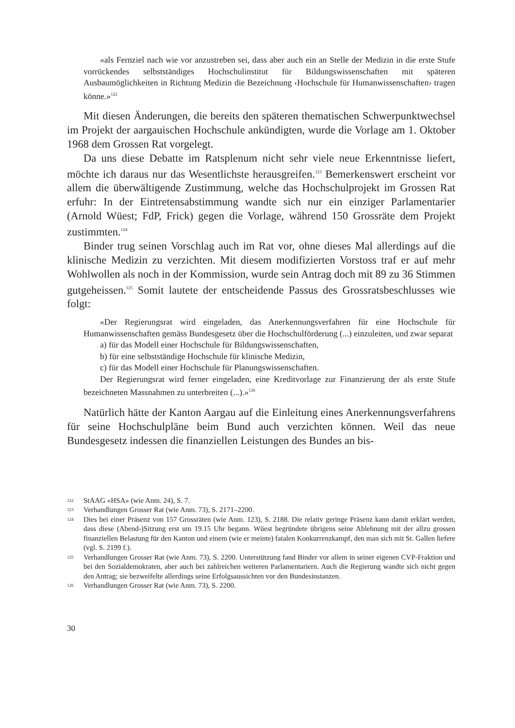«als Fernziel nach wie vor anzustreben sei, dass aber auch ein an Stelle der Medizin in die erste Stufe vorrückendes selbstständiges Hochschulinstitut für Bildungswissenschaften mit späteren Ausbaumöglichkeiten in Richtung Medizin die Bezeichnung ‹Hochschule für Humanwissenschaften› tragen könne.»<sup>122</sup>
Mit diesen Änderungen, die bereits den späteren thematischen Schwerpunktwechsel im Projekt der aargauischen Hochschule ankündigten, wurde die Vorlage am 1. Oktober 1968 dem Grossen Rat vorgelegt.
Da uns diese Debatte im Ratsplenum nicht sehr viele neue Erkenntnisse liefert, möchte ich daraus nur das Wesentlichste herausgreifen.<sup>123</sup> Bemerkenswert erscheint vor allem die überwältigende Zustimmung, welche das Hochschulprojekt im Grossen Rat erfuhr: In der Eintretensabstimmung wandte sich nur ein einziger Parlamentarier (Arnold Wüest; FdP, Frick) gegen die Vorlage, während 150 Grossräte dem Projekt zustimmten.<sup>124</sup>
Binder trug seinen Vorschlag auch im Rat vor, ohne dieses Mal allerdings auf die klinische Medizin zu verzichten. Mit diesem modifizierten Vorstoss traf er auf mehr Wohlwollen als noch in der Kommission, wurde sein Antrag doch mit 89 zu 36 Stimmen gutgeheissen.<sup>125</sup> Somit lautete der entscheidende Passus des Grossratsbeschlusses wie folgt:
«Der Regierungsrat wird eingeladen, das Anerkennungsverfahren für eine Hochschule für Humanwissenschaften gemäss Bundesgesetz über die Hochschulförderung (...) einzuleiten, und zwar separat
a) für das Modell einer Hochschule für Bildungswissenschaften,
b) für eine selbstständige Hochschule für klinische Medizin,
c) für das Modell einer Hochschule für Planungswissenschaften.
Der Regierungsrat wird ferner eingeladen, eine Kreditvorlage zur Finanzierung der als erste Stufe bezeichneten Massnahmen zu unterbreiten (...).»<sup>126</sup>
Natürlich hätte der Kanton Aargau auf die Einleitung eines Anerkennungsverfahrens für seine Hochschulpläne beim Bund auch verzichten können. Weil das neue Bundesgesetz indessen die finanziellen Leistungen des Bundes an bis-
122 StAAG «HSA» (wie Anm. 24), S. 7.
123 Verhandlungen Grosser Rat (wie Anm. 73), S. 2171–2200.
124 Dies bei einer Präsenz von 157 Grossräten (wie Anm. 123), S. 2188. Die relativ geringe Präsenz kann damit erklärt werden, dass diese (Abend-)Sitzung erst um 19.15 Uhr begann. Wüest begründete übrigens seine Ablehnung mit der allzu grossen finanziellen Belastung für den Kanton und einem (wie er meinte) fatalen Konkurrenzkampf, den man sich mit St. Gallen liefere (vgl. S. 2199 f.).
125 Verhandlungen Grosser Rat (wie Anm. 73), S. 2200. Unterstützung fand Binder vor allem in seiner eigenen CVP-Fraktion und bei den Sozialdemokraten, aber auch bei zahlreichen weiteren Parlamentariern. Auch die Regierung wandte sich nicht gegen den Antrag; sie bezweifelte allerdings seine Erfolgsaussichten vor den Bundesinstanzen.
126 Verhandlungen Grosser Rat (wie Anm. 73), S. 2200.
30